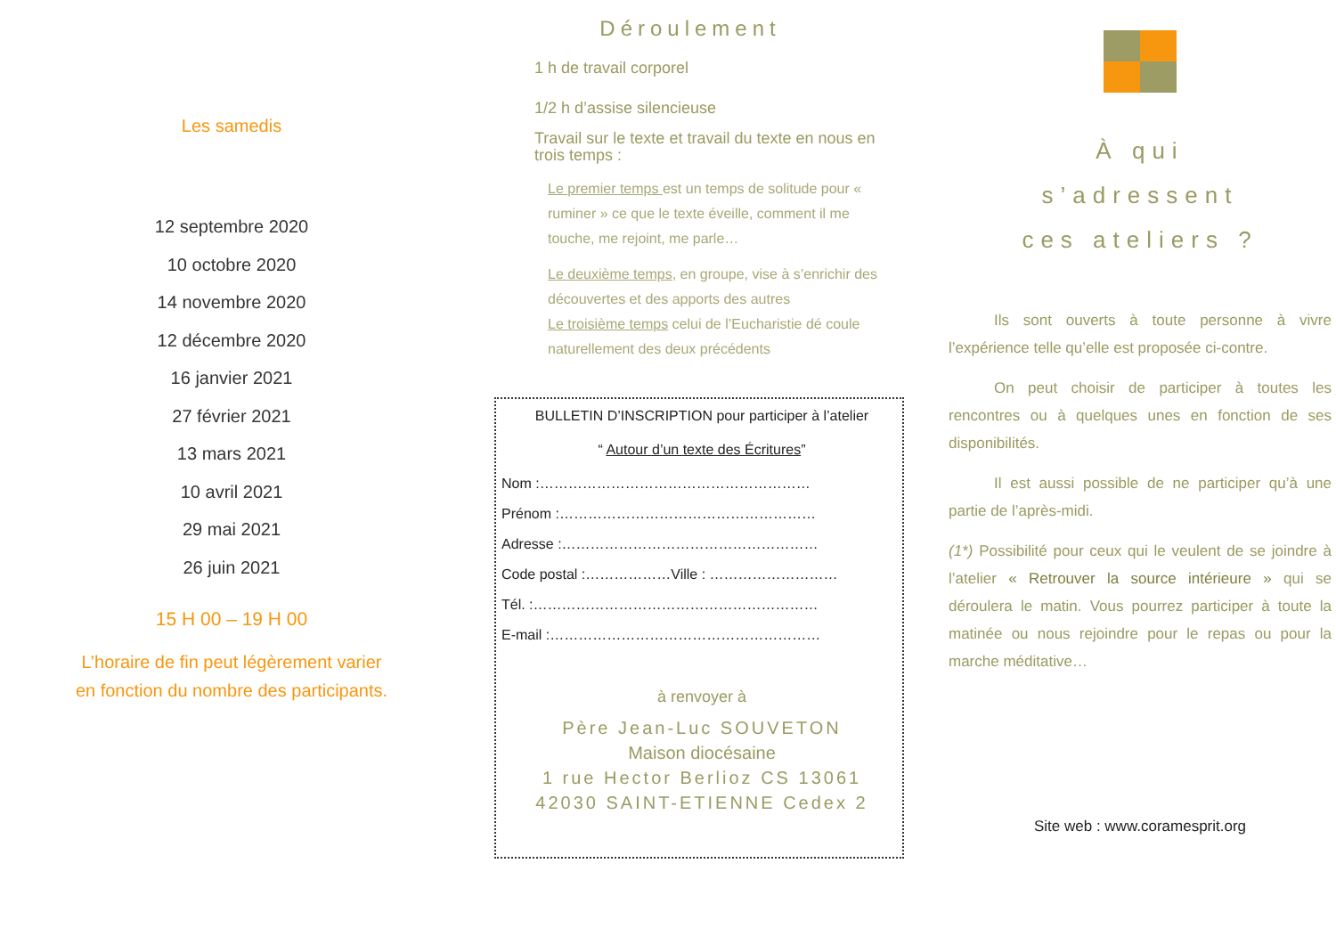Les samedis
12 septembre 2020
10 octobre 2020
14 novembre 2020
12 décembre 2020
16 janvier 2021
27 février 2021
13 mars 2021
10 avril 2021
29 mai 2021
26 juin 2021
15 H 00 – 19 H 00
L’horaire de fin peut légèrement varier
en fonction du nombre des participants.
Déroulement
1 h de travail corporel
1/2 h d’assise silencieuse
Travail sur le texte et travail du texte en nous en trois temps :
Le premier temps est un temps de solitude pour « ruminer » ce que le texte éveille, comment il me touche, me rejoint, me parle…
Le deuxième temps, en groupe, vise à s’enrichir des découvertes et des apports des autres
Le troisième temps celui de l’Eucharistie dé coule naturellement des deux précédents
BULLETIN D’INSCRIPTION pour participer à l’atelier
“ Autour d’un texte des Écritures”
Nom :…………………………………………………
Prénom :………………………………………………
Adresse :………………………………………………
Code postal :………………Ville : ………………………
Tél. :……………………………………………………
E-mail :…………………………………………………
à renvoyer à
Père Jean-Luc SOUVETON
Maison diocésaine
1 rue Hector Berlioz CS 13061
42030 SAINT-ETIENNE Cedex 2
À qui
s’adressent
ces ateliers ?
   Ils sont ouverts à toute personne à vivre l’expérience telle qu’elle est proposée ci-contre.
   On peut choisir de participer à toutes les rencontres ou à quelques unes en fonction de ses disponibilités.
   Il est aussi possible de ne participer qu’à une partie de l’après-midi.
(1*) Possibilité pour ceux qui le veulent de se joindre à l’atelier « Retrouver la source intérieure » qui se déroulera le matin. Vous pourrez participer à toute la matinée ou nous rejoindre pour le repas ou pour la marche méditative…
Site web : www.coramesprit.org